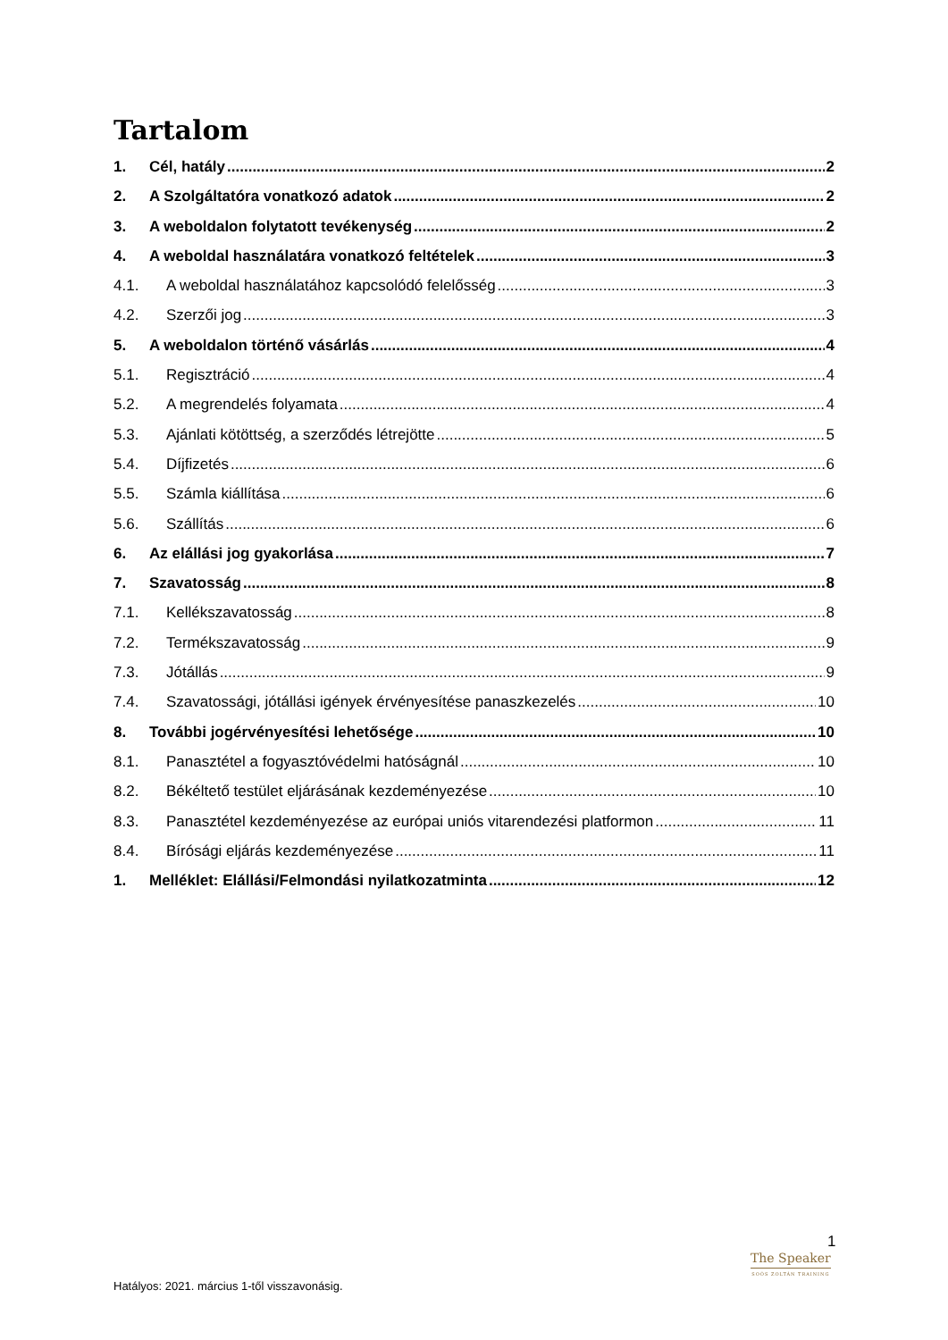Tartalom
1. Cél, hatály 2
2. A Szolgáltatóra vonatkozó adatok 2
3. A weboldalon folytatott tevékenység 2
4. A weboldal használatára vonatkozó feltételek 3
4.1. A weboldal használatához kapcsolódó felelősség 3
4.2. Szerzői jog 3
5. A weboldalon történő vásárlás 4
5.1. Regisztráció 4
5.2. A megrendelés folyamata 4
5.3. Ajánlati kötöttség, a szerződés létrejötte 5
5.4. Díjfizetés 6
5.5. Számla kiállítása 6
5.6. Szállítás 6
6. Az elállási jog gyakorlása 7
7. Szavatosság 8
7.1. Kellékszavatosság 8
7.2. Termékszavatosság 9
7.3. Jótállás 9
7.4. Szavatossági, jótállási igények érvényesítése panaszkezelés 10
8. További jogérvényesítési lehetősége 10
8.1. Panasztétel a fogyasztóvédelmi hatóságnál 10
8.2. Békéltető testület eljárásának kezdeményezése 10
8.3. Panasztétel kezdeményezése az európai uniós vitarendezési platformon 11
8.4. Bírósági eljárás kezdeményezése 11
1. Melléklet: Elállási/Felmondási nyilatkozatminta 12
1
The Speaker
SOÓS ZOLTÁN TRAINING
Hatályos: 2021. március 1-től visszavonásig.